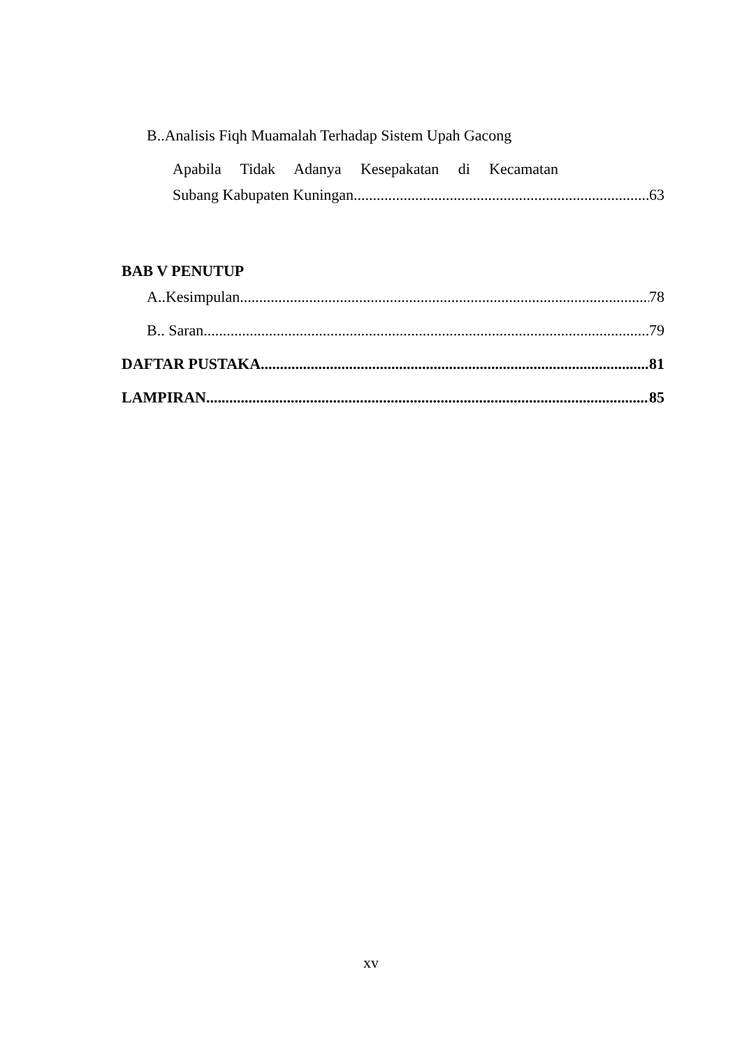B..Analisis Fiqh Muamalah Terhadap Sistem Upah Gacong
Apabila Tidak Adanya Kesepakatan di Kecamatan
Subang Kabupaten Kuningan 63
BAB V PENUTUP
A..Kesimpulan 78
B.. Saran 79
DAFTAR PUSTAKA 81
LAMPIRAN 85
xv